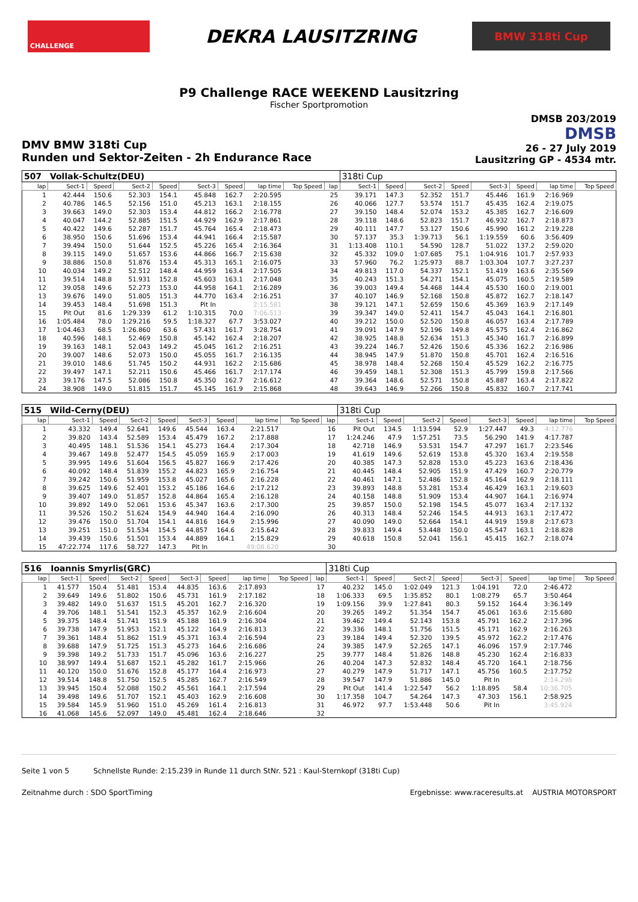CHALLENGE
DEKRA LAUSITZRING
BMW 318ti Cup
P9 Challenge RACE WEEKEND Lausitzring
Fischer Sportpromotion
DMV BMW 318ti Cup
Runden und Sektor-Zeiten - 2h Endurance Race
DMSB 203/2019
DMSB
26 - 27 July 2019
Lausitzring GP - 4534 mtr.
| 507 | Vollak-Schultz(DEU) | | | | | | | | | 318ti Cup | | | | | | | |
| lap | Sect-1 | Speed | Sect-2 | Speed | Sect-3 | Speed | lap time | Top Speed | lap | Sect-1 | Speed | Sect-2 | Speed | Sect-3 | Speed | lap time | Top Speed |
| 1 | 42.444 | 150.6 | 52.303 | 154.1 | 45.848 | 162.7 | 2:20.595 | | 25 | 39.171 | 147.3 | 52.352 | 151.7 | 45.446 | 161.9 | 2:16.969 | |
| 2 | 40.786 | 146.5 | 52.156 | 151.0 | 45.213 | 163.1 | 2:18.155 | | 26 | 40.066 | 127.7 | 53.574 | 151.7 | 45.435 | 162.4 | 2:19.075 | |
| 3 | 39.663 | 149.0 | 52.303 | 153.4 | 44.812 | 166.2 | 2:16.778 | | 27 | 39.150 | 148.4 | 52.074 | 153.2 | 45.385 | 162.7 | 2:16.609 | |
| 4 | 40.047 | 144.2 | 52.885 | 151.5 | 44.929 | 162.9 | 2:17.861 | | 28 | 39.118 | 148.6 | 52.823 | 151.7 | 46.932 | 162.7 | 2:18.873 | |
| 5 | 40.422 | 149.6 | 52.287 | 151.7 | 45.764 | 165.4 | 2:18.473 | | 29 | 40.111 | 147.7 | 53.127 | 150.6 | 45.990 | 161.2 | 2:19.228 | |
| 6 | 38.950 | 150.6 | 51.696 | 153.4 | 44.941 | 166.4 | 2:15.587 | | 30 | 57.137 | 35.3 | 1:39.713 | 56.1 | 1:19.559 | 60.6 | 3:56.409 | |
| 7 | 39.494 | 150.0 | 51.644 | 152.5 | 45.226 | 165.4 | 2:16.364 | | 31 | 1:13.408 | 110.1 | 54.590 | 128.7 | 51.022 | 137.2 | 2:59.020 | |
| 8 | 39.115 | 149.0 | 51.657 | 153.6 | 44.866 | 166.7 | 2:15.638 | | 32 | 45.332 | 109.0 | 1:07.685 | 75.1 | 1:04.916 | 101.7 | 2:57.933 | |
| 9 | 38.886 | 150.8 | 51.876 | 153.4 | 45.313 | 165.1 | 2:16.075 | | 33 | 57.960 | 76.2 | 1:25.973 | 88.7 | 1:03.304 | 107.7 | 3:27.237 | |
| 10 | 40.034 | 149.2 | 52.512 | 148.4 | 44.959 | 163.4 | 2:17.505 | | 34 | 49.813 | 117.0 | 54.337 | 152.1 | 51.419 | 163.6 | 2:35.569 | |
| 11 | 39.514 | 148.8 | 51.931 | 152.8 | 45.603 | 163.1 | 2:17.048 | | 35 | 40.243 | 151.3 | 54.271 | 154.1 | 45.075 | 160.5 | 2:19.589 | |
| 12 | 39.058 | 149.6 | 52.273 | 153.0 | 44.958 | 164.1 | 2:16.289 | | 36 | 39.003 | 149.4 | 54.468 | 144.4 | 45.530 | 160.0 | 2:19.001 | |
| 13 | 39.676 | 149.0 | 51.805 | 151.3 | 44.770 | 163.4 | 2:16.251 | | 37 | 40.107 | 146.9 | 52.168 | 150.8 | 45.872 | 162.7 | 2:18.147 | |
| 14 | 39.453 | 148.4 | 51.698 | 151.3 | Pit In | | 2:15.581 | | 38 | 39.121 | 147.1 | 52.659 | 150.6 | 45.369 | 163.9 | 2:17.149 | |
| 15 | Pit Out | 81.6 | 1:29.339 | 61.2 | 1:10.315 | 70.0 | 7:06.513 | | 39 | 39.347 | 149.0 | 52.411 | 154.7 | 45.043 | 164.1 | 2:16.801 | |
| 16 | 1:05.484 | 78.0 | 1:29.216 | 59.5 | 1:18.327 | 67.7 | 3:53.027 | | 40 | 39.212 | 150.0 | 52.520 | 150.8 | 46.057 | 163.4 | 2:17.789 | |
| 17 | 1:04.463 | 68.5 | 1:26.860 | 63.6 | 57.431 | 161.7 | 3:28.754 | | 41 | 39.091 | 147.9 | 52.196 | 149.8 | 45.575 | 162.4 | 2:16.862 | |
| 18 | 40.596 | 148.1 | 52.469 | 150.8 | 45.142 | 162.4 | 2:18.207 | | 42 | 38.925 | 148.8 | 52.634 | 151.3 | 45.340 | 161.7 | 2:16.899 | |
| 19 | 39.163 | 148.1 | 52.043 | 149.2 | 45.045 | 161.2 | 2:16.251 | | 43 | 39.224 | 146.7 | 52.426 | 150.6 | 45.336 | 162.2 | 2:16.986 | |
| 20 | 39.007 | 148.6 | 52.073 | 150.0 | 45.055 | 161.7 | 2:16.135 | | 44 | 38.945 | 147.9 | 51.870 | 150.8 | 45.701 | 162.4 | 2:16.516 | |
| 21 | 39.010 | 148.6 | 51.745 | 150.2 | 44.931 | 162.2 | 2:15.686 | | 45 | 38.978 | 148.4 | 52.268 | 150.4 | 45.529 | 162.2 | 2:16.775 | |
| 22 | 39.497 | 147.1 | 52.211 | 150.6 | 45.466 | 161.7 | 2:17.174 | | 46 | 39.459 | 148.1 | 52.308 | 151.3 | 45.799 | 159.8 | 2:17.566 | |
| 23 | 39.176 | 147.5 | 52.086 | 150.8 | 45.350 | 162.7 | 2:16.612 | | 47 | 39.364 | 148.6 | 52.571 | 150.8 | 45.887 | 163.4 | 2:17.822 | |
| 24 | 38.908 | 149.0 | 51.815 | 151.7 | 45.145 | 161.9 | 2:15.868 | | 48 | 39.643 | 146.9 | 52.266 | 150.8 | 45.832 | 160.7 | 2:17.741 | |
| 515 | Wild-Cerny(DEU) | | | | | | | | | 318ti Cup | | | | | | | |
| lap | Sect-1 | Speed | Sect-2 | Speed | Sect-3 | Speed | lap time | Top Speed | lap | Sect-1 | Speed | Sect-2 | Speed | Sect-3 | Speed | lap time | Top Speed |
| 1 | 43.332 | 149.4 | 52.641 | 149.6 | 45.544 | 163.4 | 2:21.517 | | 16 | Pit Out | 134.5 | 1:13.594 | 52.9 | 1:27.447 | 49.3 | 4:12.776 | |
| 2 | 39.820 | 143.4 | 52.589 | 153.4 | 45.479 | 167.2 | 2:17.888 | | 17 | 1:24.246 | 47.9 | 1:57.251 | 73.5 | 56.290 | 141.9 | 4:17.787 | |
| 3 | 40.495 | 148.1 | 51.536 | 154.1 | 45.273 | 164.4 | 2:17.304 | | 18 | 42.718 | 146.9 | 53.531 | 154.7 | 47.297 | 161.7 | 2:23.546 | |
| 4 | 39.467 | 149.8 | 52.477 | 154.5 | 45.059 | 165.9 | 2:17.003 | | 19 | 41.619 | 149.6 | 52.619 | 153.8 | 45.320 | 163.4 | 2:19.558 | |
| 5 | 39.995 | 149.6 | 51.604 | 156.5 | 45.827 | 166.9 | 2:17.426 | | 20 | 40.385 | 147.3 | 52.828 | 153.0 | 45.223 | 163.6 | 2:18.436 | |
| 6 | 40.092 | 148.4 | 51.839 | 155.2 | 44.823 | 165.9 | 2:16.754 | | 21 | 40.445 | 148.4 | 52.905 | 151.9 | 47.429 | 160.7 | 2:20.779 | |
| 7 | 39.242 | 150.6 | 51.959 | 153.8 | 45.027 | 165.6 | 2:16.228 | | 22 | 40.461 | 147.1 | 52.486 | 152.8 | 45.164 | 162.9 | 2:18.111 | |
| 8 | 39.625 | 149.6 | 52.401 | 153.2 | 45.186 | 164.6 | 2:17.212 | | 23 | 39.893 | 148.8 | 53.281 | 153.4 | 46.429 | 163.1 | 2:19.603 | |
| 9 | 39.407 | 149.0 | 51.857 | 152.8 | 44.864 | 165.4 | 2:16.128 | | 24 | 40.158 | 148.8 | 51.909 | 153.4 | 44.907 | 164.1 | 2:16.974 | |
| 10 | 39.892 | 149.0 | 52.061 | 153.6 | 45.347 | 163.6 | 2:17.300 | | 25 | 39.857 | 150.0 | 52.198 | 154.5 | 45.077 | 163.4 | 2:17.132 | |
| 11 | 39.526 | 150.2 | 51.624 | 154.9 | 44.940 | 164.4 | 2:16.090 | | 26 | 40.313 | 148.4 | 52.246 | 154.5 | 44.913 | 163.1 | 2:17.472 | |
| 12 | 39.476 | 150.0 | 51.704 | 154.1 | 44.816 | 164.9 | 2:15.996 | | 27 | 40.090 | 149.0 | 52.664 | 154.1 | 44.919 | 159.8 | 2:17.673 | |
| 13 | 39.251 | 151.0 | 51.534 | 154.5 | 44.857 | 164.6 | 2:15.642 | | 28 | 39.833 | 149.4 | 53.448 | 150.0 | 45.547 | 163.1 | 2:18.828 | |
| 14 | 39.439 | 150.6 | 51.501 | 153.4 | 44.889 | 164.1 | 2:15.829 | | 29 | 40.618 | 150.8 | 52.041 | 156.1 | 45.415 | 162.7 | 2:18.074 | |
| 15 | 47:22.774 | 117.6 | 58.727 | 147.3 | Pit In | | 49:08.620 | | 30 | | | | | | | | |
| 516 | Ioannis Smyrlis(GRC) | | | | | | | | | 318ti Cup | | | | | | | |
| lap | Sect-1 | Speed | Sect-2 | Speed | Sect-3 | Speed | lap time | Top Speed | lap | Sect-1 | Speed | Sect-2 | Speed | Sect-3 | Speed | lap time | Top Speed |
| 1 | 41.577 | 150.4 | 51.481 | 153.4 | 44.835 | 163.6 | 2:17.893 | | 17 | 40.232 | 145.0 | 1:02.049 | 121.3 | 1:04.191 | 72.0 | 2:46.472 | |
| 2 | 39.649 | 149.6 | 51.802 | 150.6 | 45.731 | 161.9 | 2:17.182 | | 18 | 1:06.333 | 69.5 | 1:35.852 | 80.1 | 1:08.279 | 65.7 | 3:50.464 | |
| 3 | 39.482 | 149.0 | 51.637 | 151.5 | 45.201 | 162.7 | 2:16.320 | | 19 | 1:09.156 | 39.9 | 1:27.841 | 80.3 | 59.152 | 164.4 | 3:36.149 | |
| 4 | 39.706 | 148.1 | 51.541 | 152.3 | 45.357 | 162.9 | 2:16.604 | | 20 | 39.265 | 149.2 | 51.354 | 154.7 | 45.061 | 163.6 | 2:15.680 | |
| 5 | 39.375 | 148.4 | 51.741 | 151.9 | 45.188 | 161.9 | 2:16.304 | | 21 | 39.462 | 149.4 | 52.143 | 153.8 | 45.791 | 162.2 | 2:17.396 | |
| 6 | 39.738 | 147.9 | 51.953 | 152.1 | 45.122 | 164.9 | 2:16.813 | | 22 | 39.336 | 148.1 | 51.756 | 151.5 | 45.171 | 162.9 | 2:16.263 | |
| 7 | 39.361 | 148.4 | 51.862 | 151.9 | 45.371 | 163.4 | 2:16.594 | | 23 | 39.184 | 149.4 | 52.320 | 139.5 | 45.972 | 162.2 | 2:17.476 | |
| 8 | 39.688 | 147.9 | 51.725 | 151.3 | 45.273 | 164.6 | 2:16.686 | | 24 | 39.385 | 147.9 | 52.265 | 147.1 | 46.096 | 157.9 | 2:17.746 | |
| 9 | 39.398 | 149.2 | 51.733 | 151.7 | 45.096 | 163.6 | 2:16.227 | | 25 | 39.777 | 148.4 | 51.826 | 148.8 | 45.230 | 162.4 | 2:16.833 | |
| 10 | 38.997 | 149.4 | 51.687 | 152.1 | 45.282 | 161.7 | 2:15.966 | | 26 | 40.204 | 147.3 | 52.832 | 148.4 | 45.720 | 164.1 | 2:18.756 | |
| 11 | 40.120 | 150.0 | 51.676 | 152.8 | 45.177 | 164.4 | 2:16.973 | | 27 | 40.279 | 147.9 | 51.717 | 147.1 | 45.756 | 160.5 | 2:17.752 | |
| 12 | 39.514 | 148.8 | 51.750 | 152.5 | 45.285 | 162.7 | 2:16.549 | | 28 | 39.547 | 147.9 | 51.886 | 145.0 | Pit In | | 2:14.298 | |
| 13 | 39.945 | 150.4 | 52.088 | 150.2 | 45.561 | 164.1 | 2:17.594 | | 29 | Pit Out | 141.4 | 1:22.547 | 56.2 | 1:18.895 | 58.4 | 10:36.705 | |
| 14 | 39.498 | 149.6 | 51.707 | 152.1 | 45.403 | 162.9 | 2:16.608 | | 30 | 1:17.358 | 104.7 | 54.264 | 147.3 | 47.303 | 156.1 | 2:58.925 | |
| 15 | 39.584 | 145.9 | 51.960 | 151.0 | 45.269 | 161.4 | 2:16.813 | | 31 | 46.972 | 97.7 | 1:53.448 | 50.6 | Pit In | | 3:45.924 | |
| 16 | 41.068 | 145.6 | 52.097 | 149.0 | 45.481 | 162.4 | 2:18.646 | | 32 | | | | | | | | |
Seite 1 von 5 Schnellste Runde: 2:15.239 in Runde 11 durch StNr. 521 : Kaul-Sternkopf (318ti Cup)
Zeitnahme durch : SDO SportTiming Ergebnisse: www.raceresults.at AUSTRIA MOTORSPORT